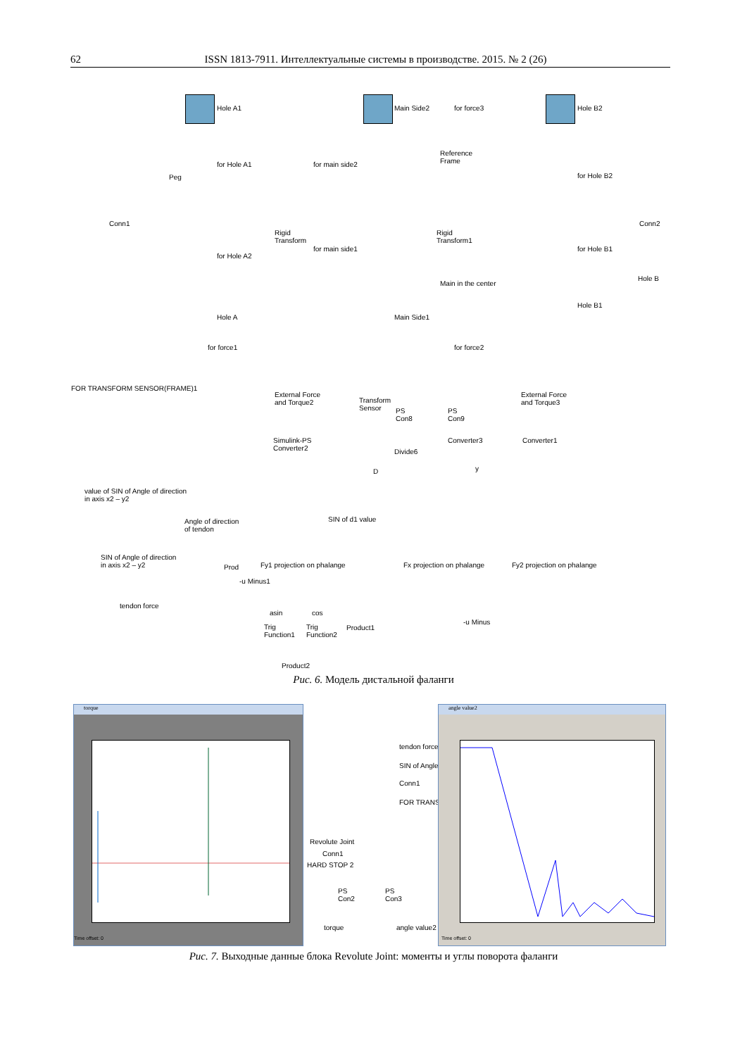62 ISSN 1813-7911. Интеллектуальные системы в производстве. 2015. № 2 (26)
Hole A1 Main Side2 for force3 Hole B2
for Hole A1 for main side2
Reference
Frame
for Hole B2
Peg
Conn1
Rigid
Transform
Rigid
Transform1
Conn2
for Hole A2
for main side1 for Hole B1
Main in the center
Hole B
Hole A Main Side1
Hole B1
for force1 for force2
FOR TRANSFORM SENSOR(FRAME)1
External Force
and Torque2
Transform
Sensor
PS
Con8
PS
Con9
External Force
and Torque3
Simulink-PS
Converter2
Converter3 Converter1
Divide6
D y
value of SIN of Angle of direction
in axis x2 – y2
Angle of direction
of tendon
SIN of d1 value
SIN of Angle of direction
in axis x2 – y2
Prod Fy1 projection on phalange Fx projection on phalange Fy2 projection on phalange
-u Minus1
tendon force
asin cos
Trig
Function1
Trig
Function2
Product1
-u Minus
Product2
Рис. 6. Модель дистальной фаланги
torque
Time offset: 0
tendon force
SIN of Angle
Conn1
FOR TRANS
Revolute Joint
Conn1
HARD STOP 2
PS
Con2
PS
Con3
torque angle value2
angle value2
Time offset: 0
Рис. 7. Выходные данные блока Revolute Joint: моменты и углы поворота фаланги